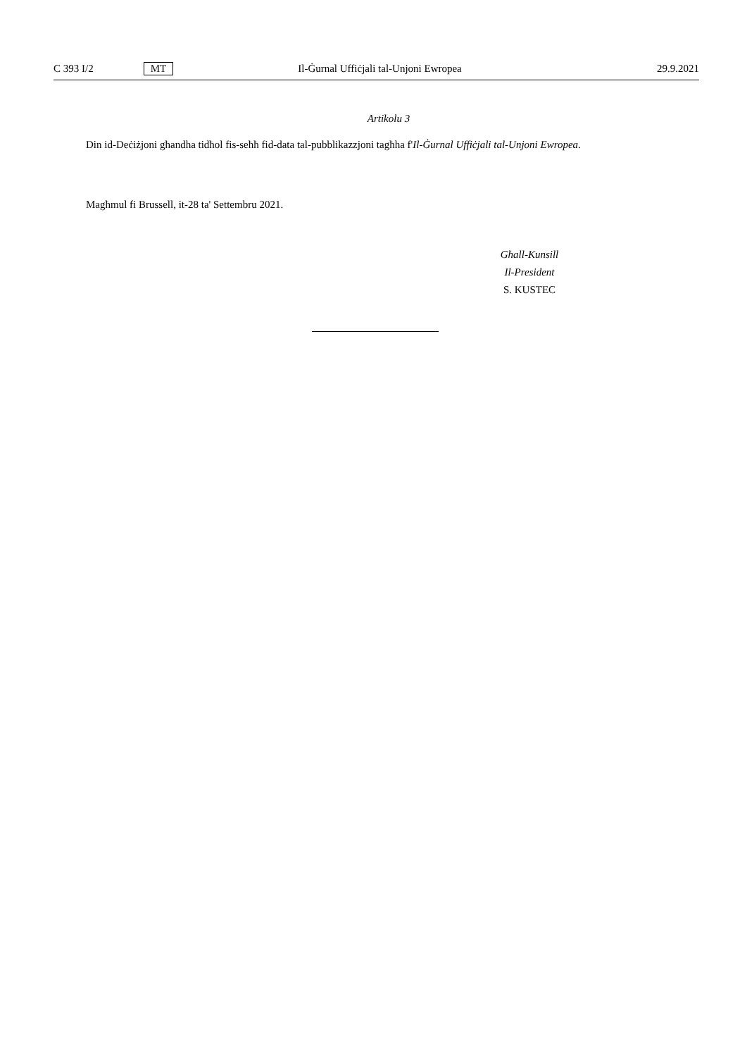C 393 I/2 MT Il-Ġurnal Uffiċjali tal-Unjoni Ewropea 29.9.2021
Artikolu 3
Din id-Deċiżjoni għandha tidħol fis-seħħ fid-data tal-pubblikazzjoni tagħha f'Il-Ġurnal Uffiċjali tal-Unjoni Ewropea.
Magħmul fi Brussell, it-28 ta' Settembru 2021.
Għall-Kunsill
Il-President
S. KUSTEC